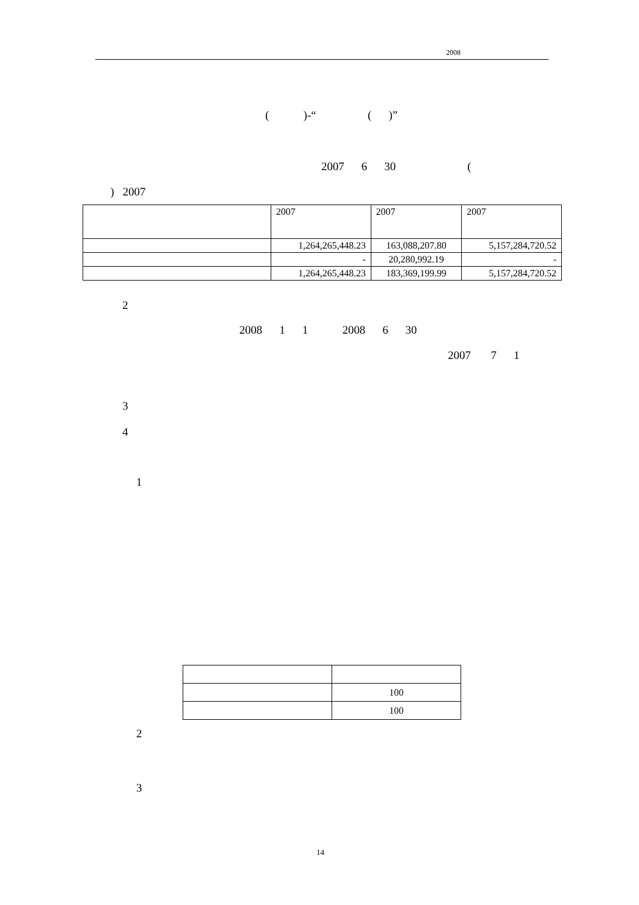2008
( )-“ ( )”
2007 6 30 (
) 2007
| | 2007 | 2007 | 2007 |
| | 1,264,265,448.23 | 163,088,207.80 | 5,157,284,720.52 |
| | - | 20,280,992.19 | - |
| | 1,264,265,448.23 | 183,369,199.99 | 5,157,284,720.52 |
2
2008 1 1 2008 6 30
2007 7 1
3
4
1
| | 100 |
| | 100 |
2
3
14